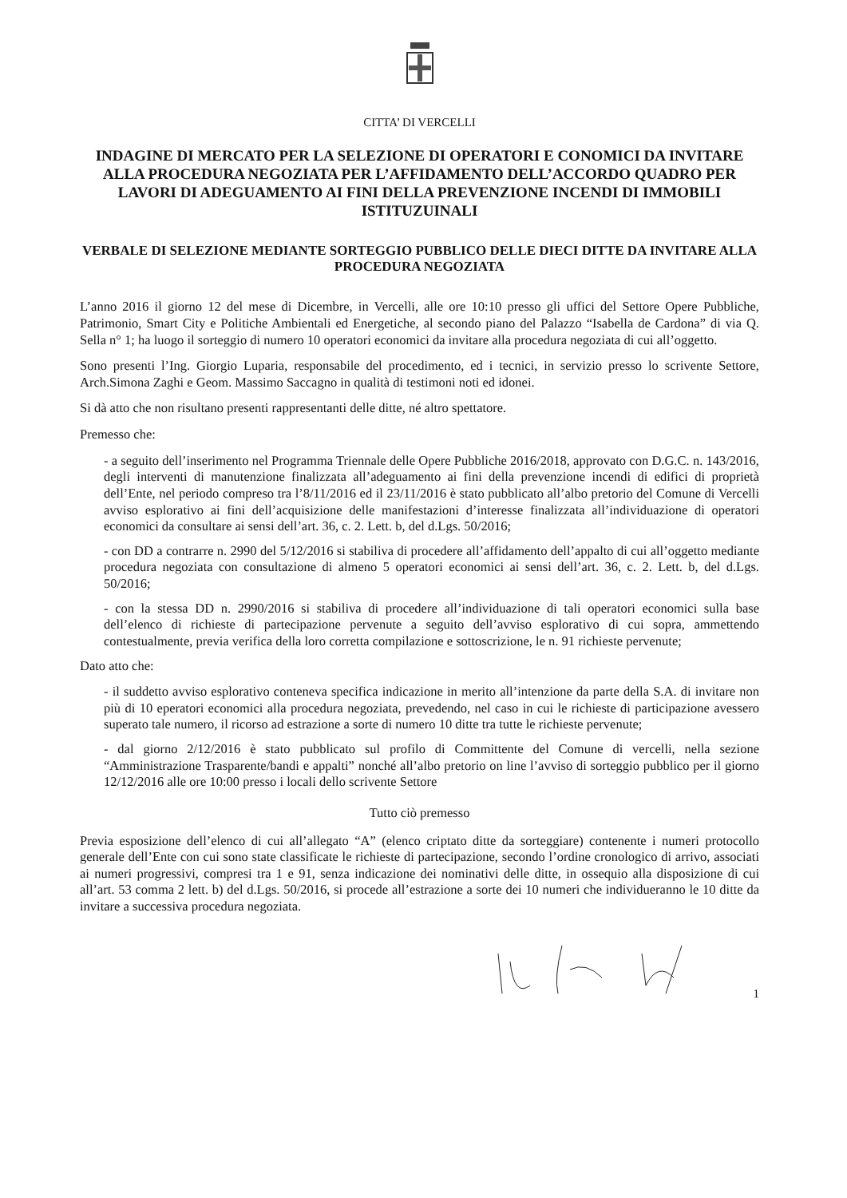CITTA’ DI VERCELLI
INDAGINE DI MERCATO PER LA SELEZIONE DI OPERATORI E CONOMICI DA INVITARE ALLA PROCEDURA NEGOZIATA PER L’AFFIDAMENTO DELL’ACCORDO QUADRO PER LAVORI DI ADEGUAMENTO AI FINI DELLA PREVENZIONE INCENDI DI IMMOBILI ISTITUZUINALI
VERBALE DI SELEZIONE MEDIANTE SORTEGGIO PUBBLICO DELLE DIECI DITTE DA INVITARE ALLA PROCEDURA NEGOZIATA
L’anno 2016 il giorno 12 del mese di Dicembre, in Vercelli, alle ore 10:10 presso gli uffici del Settore Opere Pubbliche, Patrimonio, Smart City e Politiche Ambientali ed Energetiche, al secondo piano del Palazzo “Isabella de Cardona” di via Q. Sella n° 1; ha luogo il sorteggio di numero 10 operatori economici da invitare alla procedura negoziata di cui all’oggetto.
Sono presenti l’Ing. Giorgio Luparia, responsabile del procedimento, ed i tecnici, in servizio presso lo scrivente Settore, Arch.Simona Zaghi e Geom. Massimo Saccagno in qualità di testimoni noti ed idonei.
Si dà atto che non risultano presenti rappresentanti delle ditte, né altro spettatore.
Premesso che:
- a seguito dell’inserimento nel Programma Triennale delle Opere Pubbliche 2016/2018, approvato con D.G.C. n. 143/2016, degli interventi di manutenzione finalizzata all’adeguamento ai fini della prevenzione incendi di edifici di proprietà dell’Ente, nel periodo compreso tra l’8/11/2016 ed il 23/11/2016 è stato pubblicato all’albo pretorio del Comune di Vercelli avviso esplorativo ai fini dell’acquisizione delle manifestazioni d’interesse finalizzata all’individuazione di operatori economici da consultare ai sensi dell’art. 36, c. 2. Lett. b, del d.Lgs. 50/2016;
- con DD a contrarre n. 2990 del 5/12/2016 si stabiliva di procedere all’affidamento dell’appalto di cui all’oggetto mediante procedura negoziata con consultazione di almeno 5 operatori economici ai sensi dell’art. 36, c. 2. Lett. b, del d.Lgs. 50/2016;
- con la stessa DD n. 2990/2016 si stabiliva di procedere all’individuazione di tali operatori economici sulla base dell’elenco di richieste di partecipazione pervenute a seguito dell’avviso esplorativo di cui sopra, ammettendo contestualmente, previa verifica della loro corretta compilazione e sottoscrizione, le n. 91 richieste pervenute;
Dato atto che:
- il suddetto avviso esplorativo conteneva specifica indicazione in merito all’intenzione da parte della S.A. di invitare non più di 10 eperatori economici alla procedura negoziata, prevedendo, nel caso in cui le richieste di participazione avessero superato tale numero, il ricorso ad estrazione a sorte di numero 10 ditte tra tutte le richieste pervenute;
- dal giorno 2/12/2016 è stato pubblicato sul profilo di Committente del Comune di vercelli, nella sezione “Amministrazione Trasparente/bandi e appalti” nonché all’albo pretorio on line l’avviso di sorteggio pubblico per il giorno 12/12/2016 alle ore 10:00 presso i locali dello scrivente Settore
Tutto ciò premesso
Previa esposizione dell’elenco di cui all’allegato “A” (elenco criptato ditte da sorteggiare) contenente i numeri protocollo generale dell’Ente con cui sono state classificate le richieste di partecipazione, secondo l’ordine cronologico di arrivo, associati ai numeri progressivi, compresi tra 1 e 91, senza indicazione dei nominativi delle ditte, in ossequio alla disposizione di cui all’art. 53 comma 2 lett. b) del d.Lgs. 50/2016, si procede all’estrazione a sorte dei 10 numeri che individueranno le 10 ditte da invitare a successiva procedura negoziata.
1